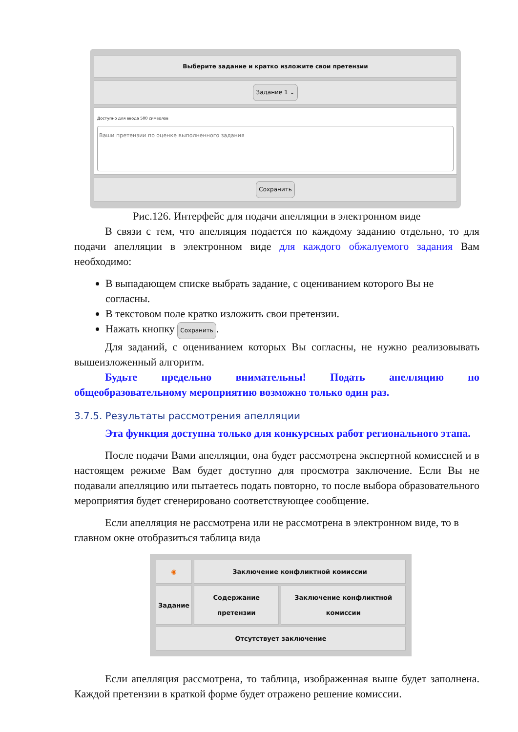| Выберите задание и кратко изложите свои претензии |
| Задание 1 ⌄ |
| Доступно для ввода 500 символов Ваши претензии по оценке выполненного задания |
| Сохранить |
Рис.126. Интерфейс для подачи апелляции в электронном виде
В связи с тем, что апелляция подается по каждому заданию отдельно, то для подачи апелляции в электронном виде для каждого обжалуемого задания Вам необходимо:
В выпадающем списке выбрать задание, с оцениванием которого Вы не согласны.
В текстовом поле кратко изложить свои претензии.
Нажать кнопку Сохранить.
Для заданий, с оцениванием которых Вы согласны, не нужно реализовывать вышеизложенный алгоритм.
Будьте предельно внимательны! Подать апелляцию по общеобразовательному мероприятию возможно только один раз.
3.7.5. Результаты рассмотрения апелляции
Эта функция доступна только для конкурсных работ регионального этапа.
После подачи Вами апелляции, она будет рассмотрена экспертной комиссией и в настоящем режиме Вам будет доступно для просмотра заключение. Если Вы не подавали апелляцию или пытаетесь подать повторно, то после выбора образовательного мероприятия будет сгенерировано соответствующее сообщение.
Если апелляция не рассмотрена или не рассмотрена в электронном виде, то в главном окне отобразиться таблица вида
| ◉ | Заключение конфликтной комиссии | |
| Задание | Содержание претензии | Заключение конфликтной комиссии |
| Отсутствует заключение | | |
Если апелляция рассмотрена, то таблица, изображенная выше будет заполнена. Каждой претензии в краткой форме будет отражено решение комиссии.